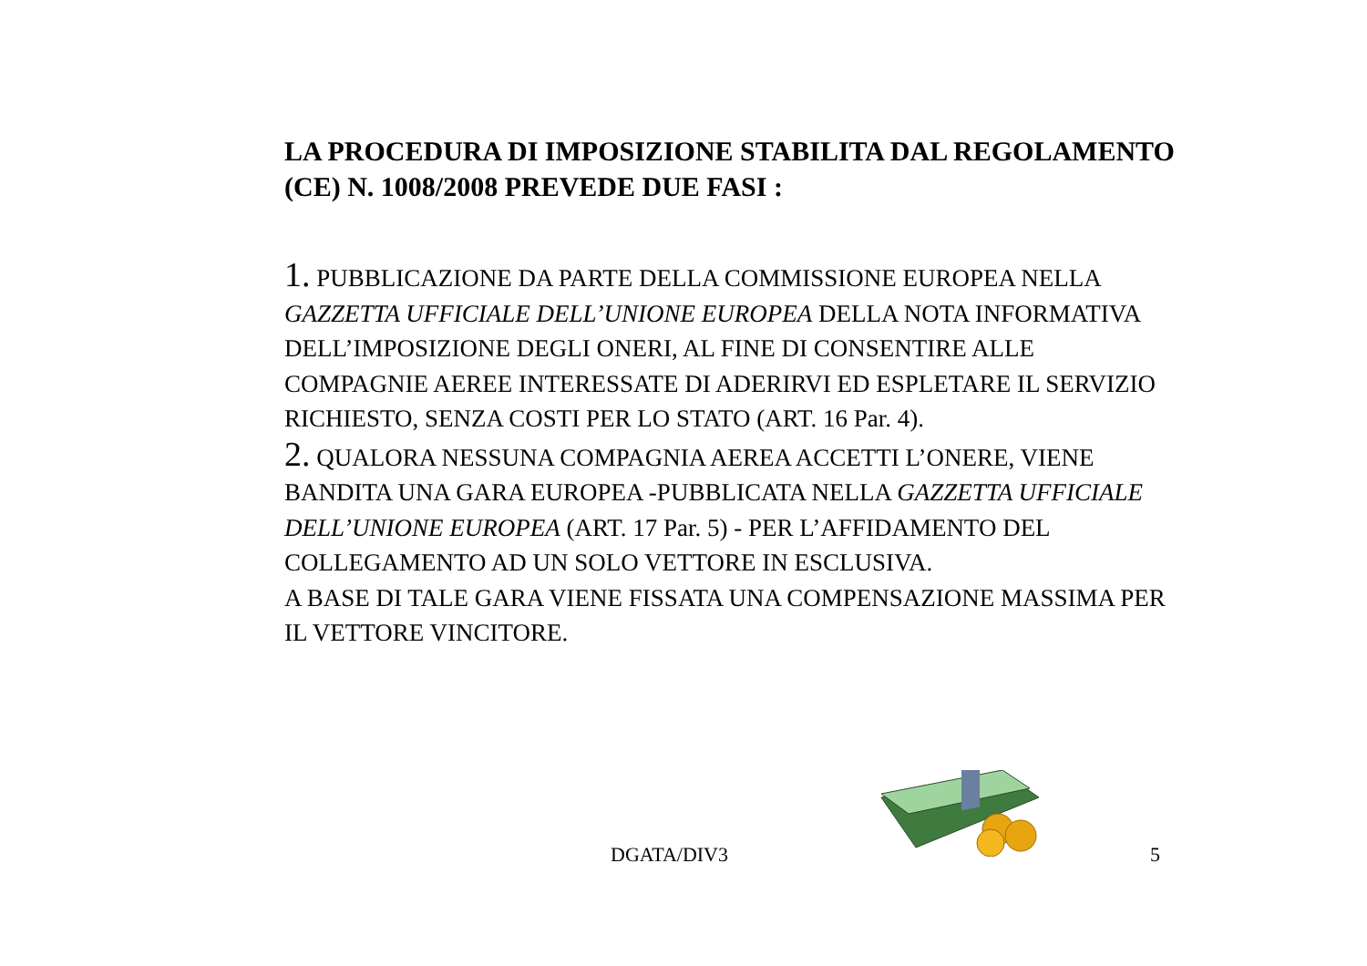LA PROCEDURA DI IMPOSIZIONE STABILITA DAL REGOLAMENTO (CE) N. 1008/2008 PREVEDE DUE FASI :
1. PUBBLICAZIONE DA PARTE DELLA COMMISSIONE EUROPEA NELLA GAZZETTA UFFICIALE DELL’UNIONE EUROPEA DELLA NOTA INFORMATIVA DELL’IMPOSIZIONE DEGLI ONERI, AL FINE DI CONSENTIRE ALLE COMPAGNIE AEREE INTERESSATE DI ADERIRVI ED ESPLETARE IL SERVIZIO RICHIESTO, SENZA COSTI PER LO STATO (ART. 16 Par. 4).
2. QUALORA NESSUNA COMPAGNIA AEREA ACCETTI L’ONERE, VIENE BANDITA UNA GARA EUROPEA -PUBBLICATA NELLA GAZZETTA UFFICIALE DELL’UNIONE EUROPEA (ART. 17 Par. 5) - PER L’AFFIDAMENTO DEL COLLEGAMENTO AD UN SOLO VETTORE IN ESCLUSIVA.
A BASE DI TALE GARA VIENE FISSATA UNA COMPENSAZIONE MASSIMA PER IL VETTORE VINCITORE.
DGATA/DIV3 5